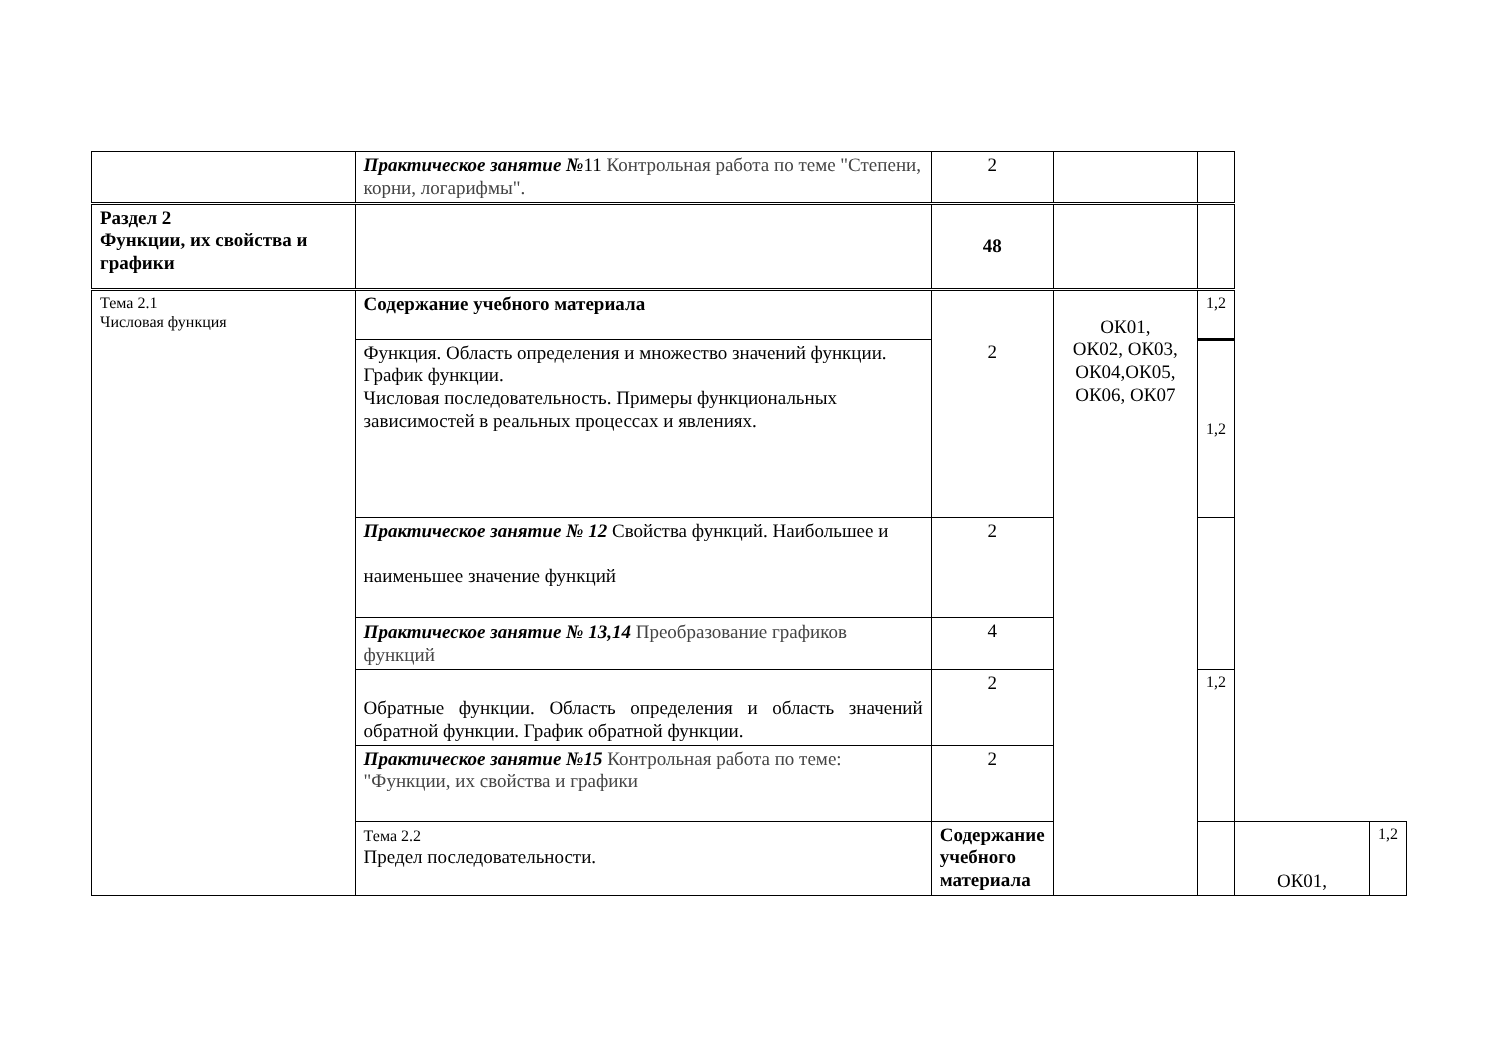| | Практическое занятие № 11 Контрольная работа по теме "Степени, корни, логарифмы". | 2 | | | | |
| Раздел 2 Функции, их свойства и графики | | 48 | | | | |
| Тема 2.1 Числовая функция | Содержание учебного материала | 2 | ОК01, ОК02, ОК03, ОК04,ОК05, ОК06, ОК07 | 1,2 | | |
| | Функция. Область определения и множество значений функции. График функции. Числовая последовательность. Примеры функциональных зависимостей в реальных процессах и явлениях. | | | 1,2 | | |
| | Практическое занятие № 12 Свойства функций. Наибольшее и наименьшее значение функций | 2 | | | | |
| | Практическое занятие № 13,14 Преобразование графиков функций | 4 | | | | |
| | Обратные функции. Область определения и область значений обратной функции. График обратной функции. | 2 | | 1,2 | | |
| | Практическое занятие №15 Контрольная работа по теме: "Функции, их свойства и графики | 2 | | | | |
| | Тема 2.2 Предел последовательности. | Содержание учебного материала | | | ОК01, | 1,2 |